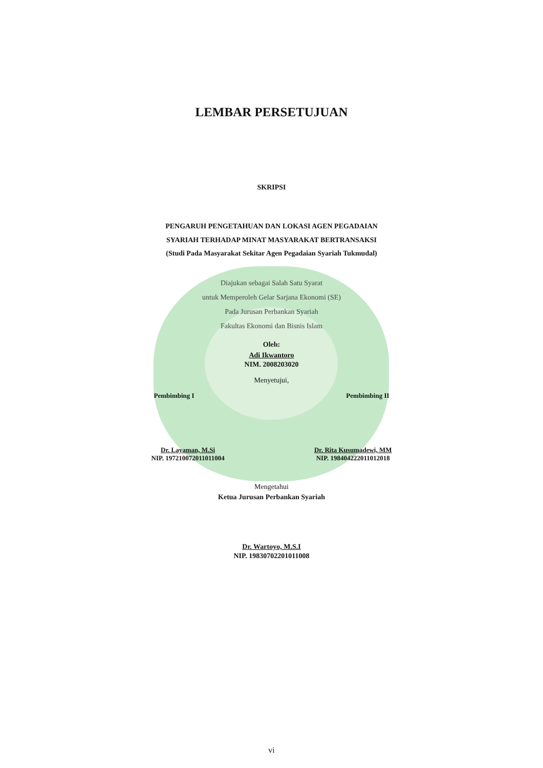LEMBAR PERSETUJUAN
SKRIPSI
PENGARUH PENGETAHUAN DAN LOKASI AGEN PEGADAIAN
SYARIAH TERHADAP MINAT MASYARAKAT BERTRANSAKSI
(Studi Pada Masyarakat Sekitar Agen Pegadaian Syariah Tukmudal)
Diajukan sebagai Salah Satu Syarat
untuk Memperoleh Gelar Sarjana Ekonomi (SE)
Pada Jurusan Perbankan Syariah
Fakultas Ekonomi dan Bisnis Islam
Oleh:
Adi Ikwantoro
NIM. 2008203020
Menyetujui,
Pembimbing I Pembimbing II
Dr. Layaman, M.Si
NIP. 197210072011011004 Dr. Rita Kusumadewi, MM
NIP. 198404222011012018
Mengetahui
Ketua Jurusan Perbankan Syariah
Dr. Wartoyo, M.S.I
NIP. 19830702201011008
vi